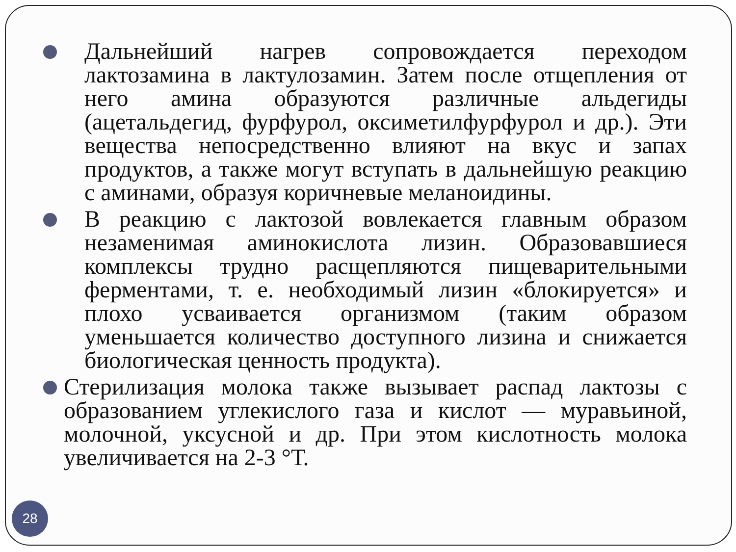Дальнейший нагрев сопровождается переходом лактозамина в лактулозамин. Затем после отщепления от него амина образуются различные альдегиды (ацетальдегид, фурфурол, оксиметилфурфурол и др.). Эти вещества непосредственно влияют на вкус и запах продуктов, а также могут вступать в дальнейшую реакцию с аминами, образуя коричневые меланоидины.
В реакцию с лактозой вовлекается главным образом незаменимая аминокислота лизин. Образовавшиеся комплексы трудно расщепляются пищеварительными ферментами, т. е. необходимый лизин «блокируется» и плохо усваивается организмом (таким образом уменьшается количество доступного лизина и снижается биологическая ценность продукта).
Стерилизация молока также вызывает распад лактозы с образованием углекислого газа и кислот — муравьиной, молочной, уксусной и др. При этом кислотность молока увеличивается на 2-3 °Т.
28